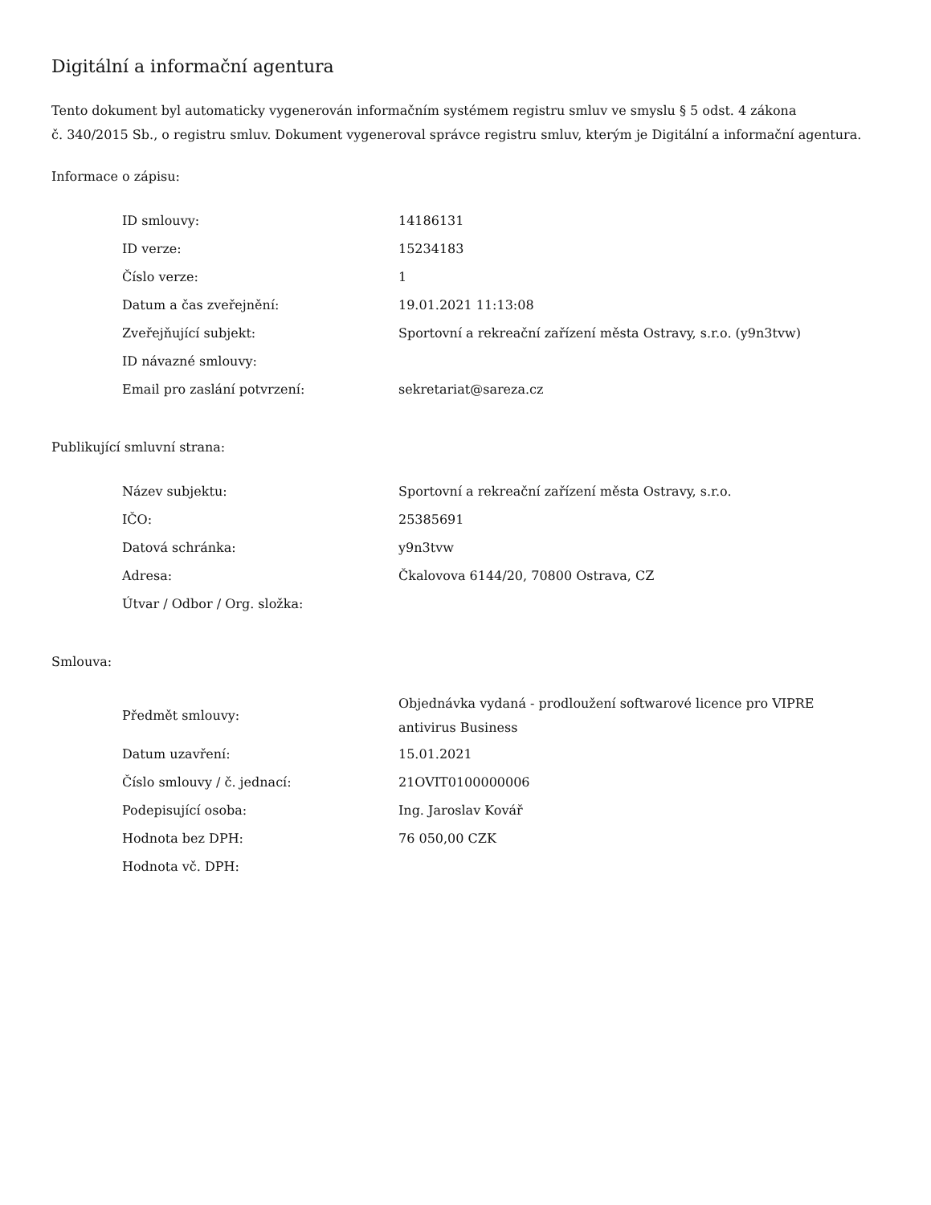Digitální a informační agentura
Tento dokument byl automaticky vygenerován informačním systémem registru smluv ve smyslu § 5 odst. 4 zákona
č. 340/2015 Sb., o registru smluv. Dokument vygeneroval správce registru smluv, kterým je Digitální a informační agentura.
Informace o zápisu:
| ID smlouvy: | 14186131 |
| ID verze: | 15234183 |
| Číslo verze: | 1 |
| Datum a čas zveřejnění: | 19.01.2021 11:13:08 |
| Zveřejňující subjekt: | Sportovní a rekreační zařízení města Ostravy, s.r.o. (y9n3tvw) |
| ID návazné smlouvy: | |
| Email pro zaslání potvrzení: | sekretariat@sareza.cz |
Publikující smluvní strana:
| Název subjektu: | Sportovní a rekreační zařízení města Ostravy, s.r.o. |
| IČO: | 25385691 |
| Datová schránka: | y9n3tvw |
| Adresa: | Čkalovova 6144/20, 70800 Ostrava, CZ |
| Útvar / Odbor / Org. složka: | |
Smlouva:
| Předmět smlouvy: | Objednávka vydaná - prodloužení softwarové licence pro VIPRE antivirus Business |
| Datum uzavření: | 15.01.2021 |
| Číslo smlouvy / č. jednací: | 21OVIT0100000006 |
| Podepisující osoba: | Ing. Jaroslav Kovář |
| Hodnota bez DPH: | 76 050,00 CZK |
| Hodnota vč. DPH: | |